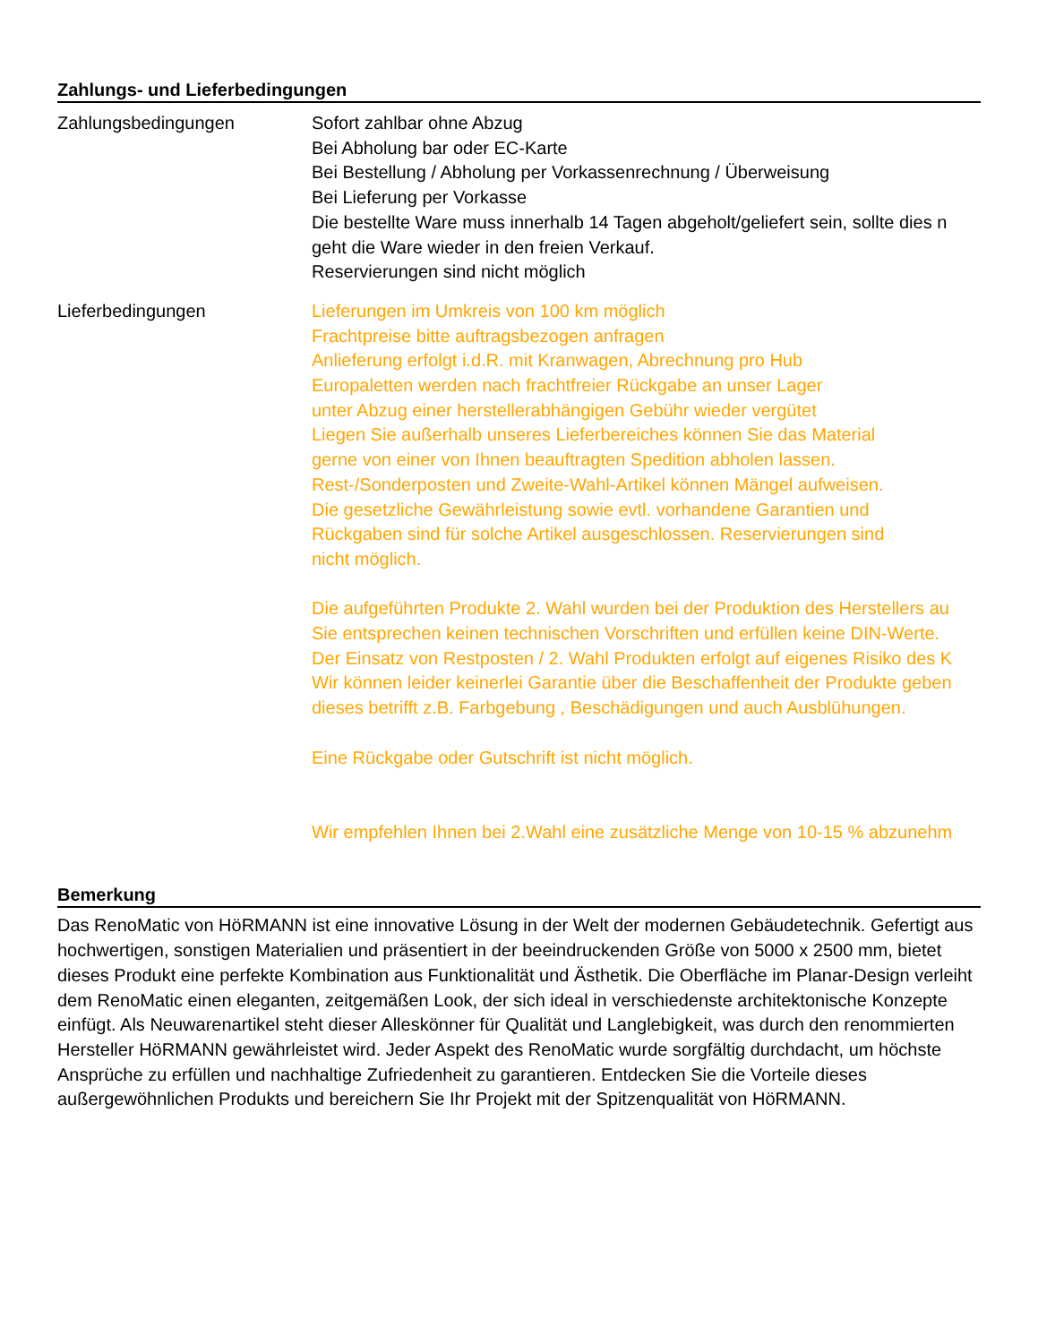Zahlungs- und Lieferbedingungen
Zahlungsbedingungen Sofort zahlbar ohne Abzug
Bei Abholung bar oder EC-Karte
Bei Bestellung / Abholung per Vorkassenrechnung / Überweisung
Bei Lieferung per Vorkasse
Die bestellte Ware muss innerhalb 14 Tagen abgeholt/geliefert sein, sollte dies n
geht die Ware wieder in den freien Verkauf.
Reservierungen sind nicht möglich
Lieferbedingungen Lieferungen im Umkreis von 100 km möglich
Frachtpreise bitte auftragsbezogen anfragen
Anlieferung erfolgt i.d.R. mit Kranwagen, Abrechnung pro Hub
Europaletten werden nach frachtfreier Rückgabe an unser Lager
unter Abzug einer herstellerabhängigen Gebühr wieder vergütet
Liegen Sie außerhalb unseres Lieferbereiches können Sie das Material
gerne von einer von Ihnen beauftragten Spedition abholen lassen.
Rest-/Sonderposten und Zweite-Wahl-Artikel können Mängel aufweisen.
Die gesetzliche Gewährleistung sowie evtl. vorhandene Garantien und
Rückgaben sind für solche Artikel ausgeschlossen. Reservierungen sind
nicht möglich.
Die aufgeführten Produkte 2. Wahl wurden bei der Produktion des Herstellers au
Sie entsprechen keinen technischen Vorschriften und erfüllen keine DIN-Werte.
Der Einsatz von Restposten / 2. Wahl Produkten erfolgt auf eigenes Risiko des K
Wir können leider keinerlei Garantie über die Beschaffenheit der Produkte geben
dieses betrifft z.B. Farbgebung , Beschädigungen und auch Ausblühungen.
Eine Rückgabe oder Gutschrift ist nicht möglich.
Wir empfehlen Ihnen bei 2.Wahl eine zusätzliche Menge von 10-15 % abzunehm
Bemerkung
Das RenoMatic von HöRMANN ist eine innovative Lösung in der Welt der modernen Gebäudetechnik. Gefertigt aus hochwertigen, sonstigen Materialien und präsentiert in der beeindruckenden Größe von 5000 x 2500 mm, bietet dieses Produkt eine perfekte Kombination aus Funktionalität und Ästhetik. Die Oberfläche im Planar-Design verleiht dem RenoMatic einen eleganten, zeitgemäßen Look, der sich ideal in verschiedenste architektonische Konzepte einfügt. Als Neuwarenartikel steht dieser Alleskönner für Qualität und Langlebigkeit, was durch den renommierten Hersteller HöRMANN gewährleistet wird. Jeder Aspekt des RenoMatic wurde sorgfältig durchdacht, um höchste Ansprüche zu erfüllen und nachhaltige Zufriedenheit zu garantieren. Entdecken Sie die Vorteile dieses außergewöhnlichen Produkts und bereichern Sie Ihr Projekt mit der Spitzenqualität von HöRMANN.